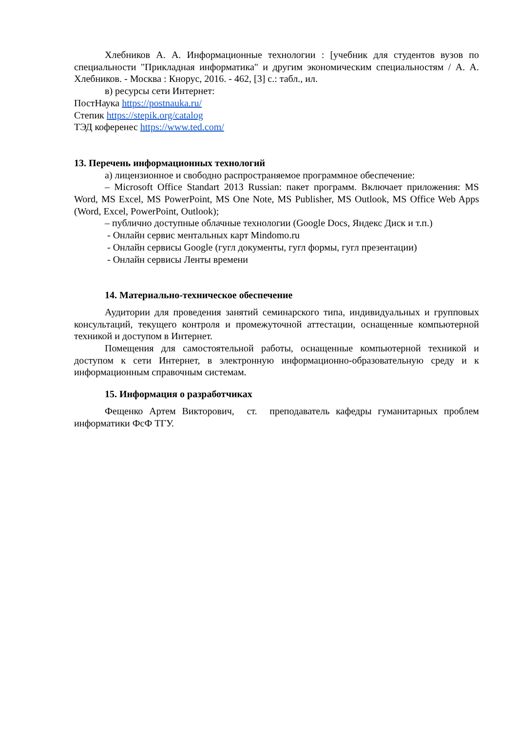Хлебников А. А. Информационные технологии : [учебник для студентов вузов по специальности "Прикладная информатика" и другим экономическим специальностям / А. А. Хлебников. - Москва : Кнорус, 2016. - 462, [3] с.: табл., ил.
в) ресурсы сети Интернет:
ПостНаука https://postnauka.ru/
Степик https://stepik.org/catalog
ТЭД коференес https://www.ted.com/
13. Перечень информационных технологий
а) лицензионное и свободно распространяемое программное обеспечение:
– Microsoft Office Standart 2013 Russian: пакет программ. Включает приложения: MS Word, MS Excel, MS PowerPoint, MS One Note, MS Publisher, MS Outlook, MS Office Web Apps (Word, Excel, PowerPoint, Outlook);
– публично доступные облачные технологии (Google Docs, Яндекс Диск и т.п.)
- Онлайн сервис ментальных карт Mindomo.ru
- Онлайн сервисы Google (гугл документы, гугл формы, гугл презентации)
- Онлайн сервисы Ленты времени
14. Материально-техническое обеспечение
Аудитории для проведения занятий семинарского типа, индивидуальных и групповых консультаций, текущего контроля и промежуточной аттестации, оснащенные компьютерной техникой и доступом в Интернет.
Помещения для самостоятельной работы, оснащенные компьютерной техникой и доступом к сети Интернет, в электронную информационно-образовательную среду и к информационным справочным системам.
15. Информация о разработчиках
Фещенко Артем Викторович, ст. преподаватель кафедры гуманитарных проблем информатики ФсФ ТГУ.